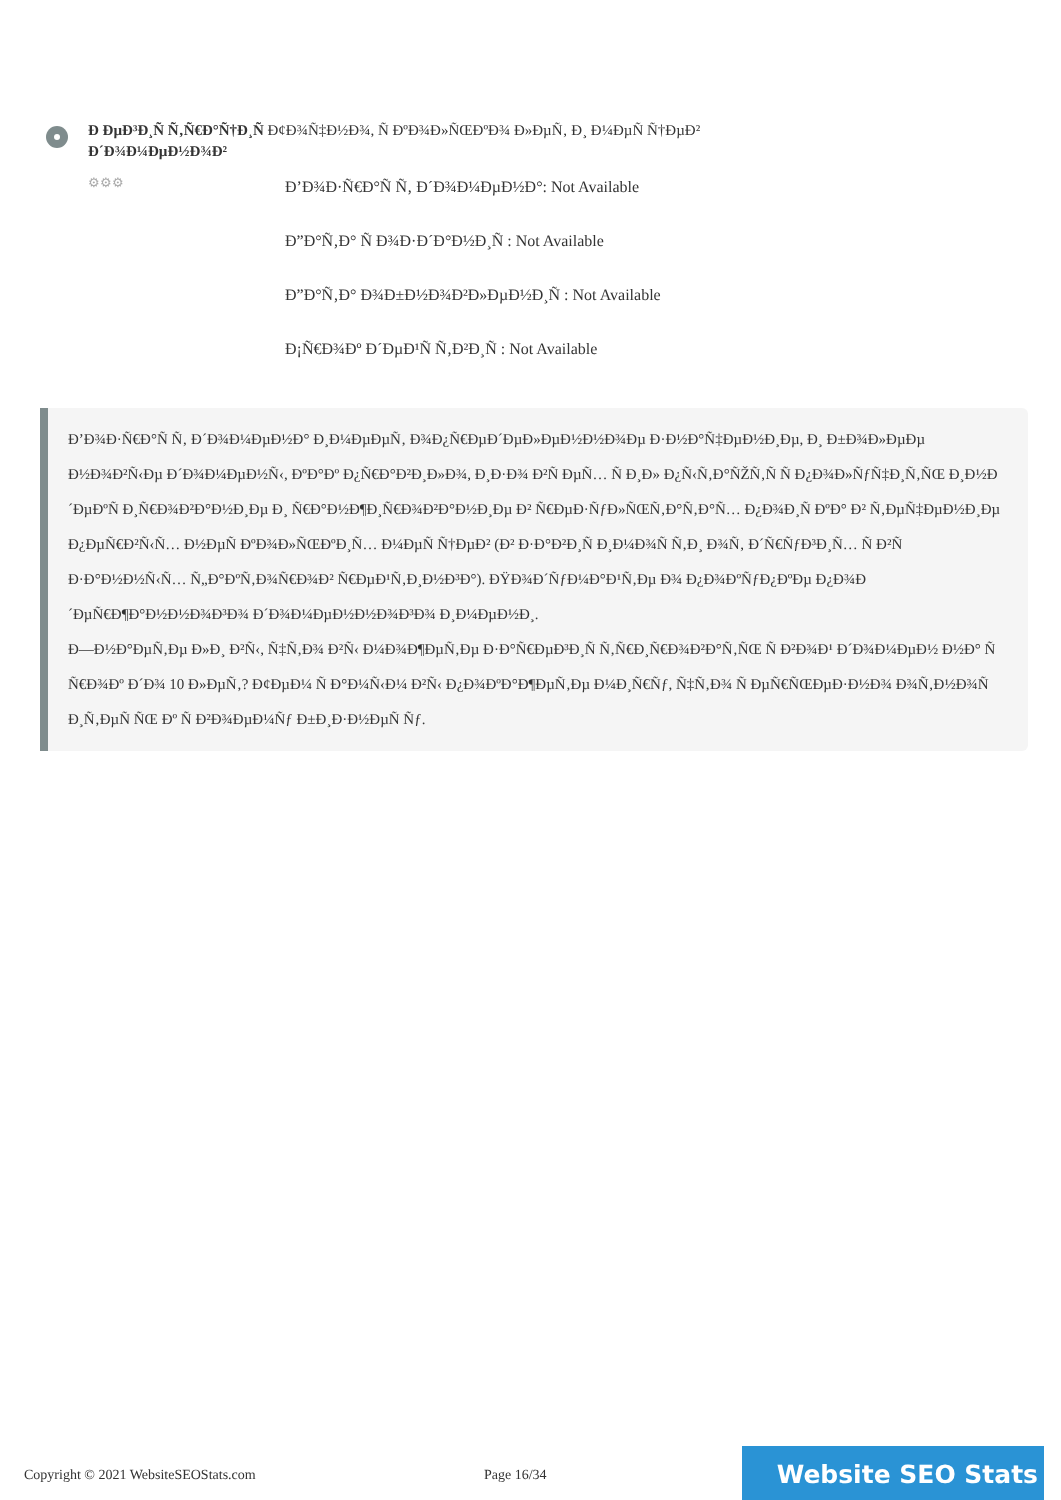Ð ÐµÐ³Ð¸Ñ Ñ‚Ñ€Ð°Ñ†Ð¸Ñ Ð¢Ð¾Ñ‡Ð½Ð¾, Ñ ÐºÐ¾Ð»ÑŒÐºÐ¾ Ð»ÐµÑ‚ Ð¸ Ð¼ÐµÑ Ñ†ÐµÐ²
Ð´Ð¾Ð¼ÐµÐ½Ð¾Ð²
⚙⚙⚙
Ð’Ð¾Ð·Ñ€Ð°Ñ Ñ‚ Ð´Ð¾Ð¼ÐµÐ½Ð°: Not Available
Ð”Ð°Ñ‚Ð° Ñ Ð¾Ð·Ð´Ð°Ð½Ð¸Ñ : Not Available
Ð”Ð°Ñ‚Ð° Ð¾Ð±Ð½Ð¾Ð²Ð»ÐµÐ½Ð¸Ñ : Not Available
Ð¡Ñ€Ð¾Ðº Ð´ÐµÐ¹Ñ Ñ‚Ð²Ð¸Ñ : Not Available
Ð’Ð¾Ð·Ñ€Ð°Ñ Ñ‚ Ð´Ð¾Ð¼ÐµÐ½Ð° Ð¸Ð¼ÐµÐµÑ‚ Ð¾Ð¿Ñ€ÐµÐ´ÐµÐ»ÐµÐ½Ð½Ð¾Ðµ Ð·Ð½Ð°Ñ‡ÐµÐ½Ð¸Ðµ, Ð¸ Ð±Ð¾Ð»ÐµÐµ Ð½Ð¾Ð²Ñ‹Ðµ Ð´Ð¾Ð¼ÐµÐ½Ñ‹, ÐºÐ°Ðº Ð¿Ñ€Ð°Ð²Ð¸Ð»Ð¾, Ð¸Ð·Ð¾ Ð²Ñ ÐµÑ… Ñ Ð¸Ð» Ð¿Ñ‹Ñ‚Ð°ÑŽÑ‚Ñ Ñ Ð¿Ð¾Ð»ÑƒÑ‡Ð¸Ñ‚ÑŒ Ð¸Ð½Ð´ÐµÐºÑ Ð¸Ñ€Ð¾Ð²Ð°Ð½Ð¸Ðµ Ð¸ Ñ€Ð°Ð½Ð¶Ð¸Ñ€Ð¾Ð²Ð°Ð½Ð¸Ðµ Ð² Ñ€ÐµÐ·ÑƒÐ»ÑŒÑ‚Ð°Ñ‚Ð°Ñ… Ð¿Ð¾Ð¸Ñ ÐºÐ° Ð² Ñ‚ÐµÑ‡ÐµÐ½Ð¸Ðµ Ð¿ÐµÑ€Ð²Ñ‹Ñ… Ð½ÐµÑ ÐºÐ¾Ð»ÑŒÐºÐ¸Ñ… Ð¼ÐµÑ Ñ†ÐµÐ² (Ð² Ð·Ð°Ð²Ð¸Ñ Ð¸Ð¼Ð¾Ñ Ñ‚Ð¸ Ð¾Ñ‚ Ð´Ñ€ÑƒÐ³Ð¸Ñ… Ñ Ð²Ñ Ð·Ð°Ð½Ð½Ñ‹Ñ… Ñ„Ð°ÐºÑ‚Ð¾Ñ€Ð¾Ð² Ñ€ÐµÐ¹Ñ‚Ð¸Ð½Ð³Ð°). ÐŸÐ¾Ð´ÑƒÐ¼Ð°Ð¹Ñ‚Ðµ Ð¾ Ð¿Ð¾ÐºÑƒÐ¿ÐºÐµ Ð¿Ð¾Ð´ÐµÑ€Ð¶Ð°Ð½Ð½Ð¾Ð³Ð¾ Ð´Ð¾Ð¼ÐµÐ½Ð½Ð¾Ð³Ð¾ Ð¸Ð¼ÐµÐ½Ð¸.
Ð—Ð½Ð°ÐµÑ‚Ðµ Ð»Ð¸ Ð²Ñ‹, Ñ‡Ñ‚Ð¾ Ð²Ñ‹ Ð¼Ð¾Ð¶ÐµÑ‚Ðµ Ð·Ð°Ñ€ÐµÐ³Ð¸Ñ Ñ‚Ñ€Ð¸Ñ€Ð¾Ð²Ð°Ñ‚ÑŒ Ñ Ð²Ð¾Ð¹ Ð´Ð¾Ð¼ÐµÐ½ Ð½Ð° Ñ Ñ€Ð¾Ðº Ð´Ð¾ 10 Ð»ÐµÑ‚? Ð¢ÐµÐ¼ Ñ Ð°Ð¼Ñ‹Ð¼ Ð²Ñ‹ Ð¿Ð¾ÐºÐ°Ð¶ÐµÑ‚Ðµ Ð¼Ð¸Ñ€Ñƒ, Ñ‡Ñ‚Ð¾ Ñ ÐµÑ€ÑŒÐµÐ·Ð½Ð¾ Ð¾Ñ‚Ð½Ð¾Ñ Ð¸Ñ‚ÐµÑ ÑŒ Ðº Ñ Ð²Ð¾ÐµÐ¼Ñƒ Ð±Ð¸Ð·Ð½ÐµÑ Ñƒ.
Copyright © 2021 WebsiteSEOStats.com Page 16/34
Website SEO Stats